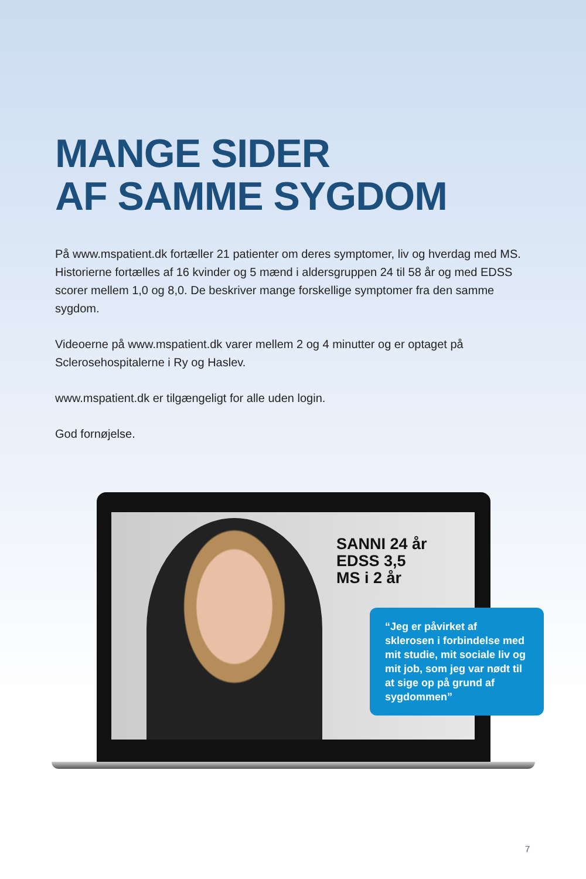MANGE SIDER
AF SAMME SYGDOM
På www.mspatient.dk fortæller 21 patienter om deres symptomer, liv og hverdag med MS. Historierne fortælles af 16 kvinder og 5 mænd i aldersgruppen 24 til 58 år og med EDSS scorer mellem 1,0 og 8,0. De beskriver mange forskellige symptomer fra den samme sygdom.
Videoerne på www.mspatient.dk varer mellem 2 og 4 minutter og er optaget på Sclerosehospitalerne i Ry og Haslev.
www.mspatient.dk er tilgængeligt for alle uden login.
God fornøjelse.
SANNI 24 år
EDSS 3,5
MS i 2 år
“Jeg er påvirket af sklerosen i forbindelse med mit studie, mit sociale liv og mit job, som jeg var nødt til at sige op på grund af sygdommen”
7